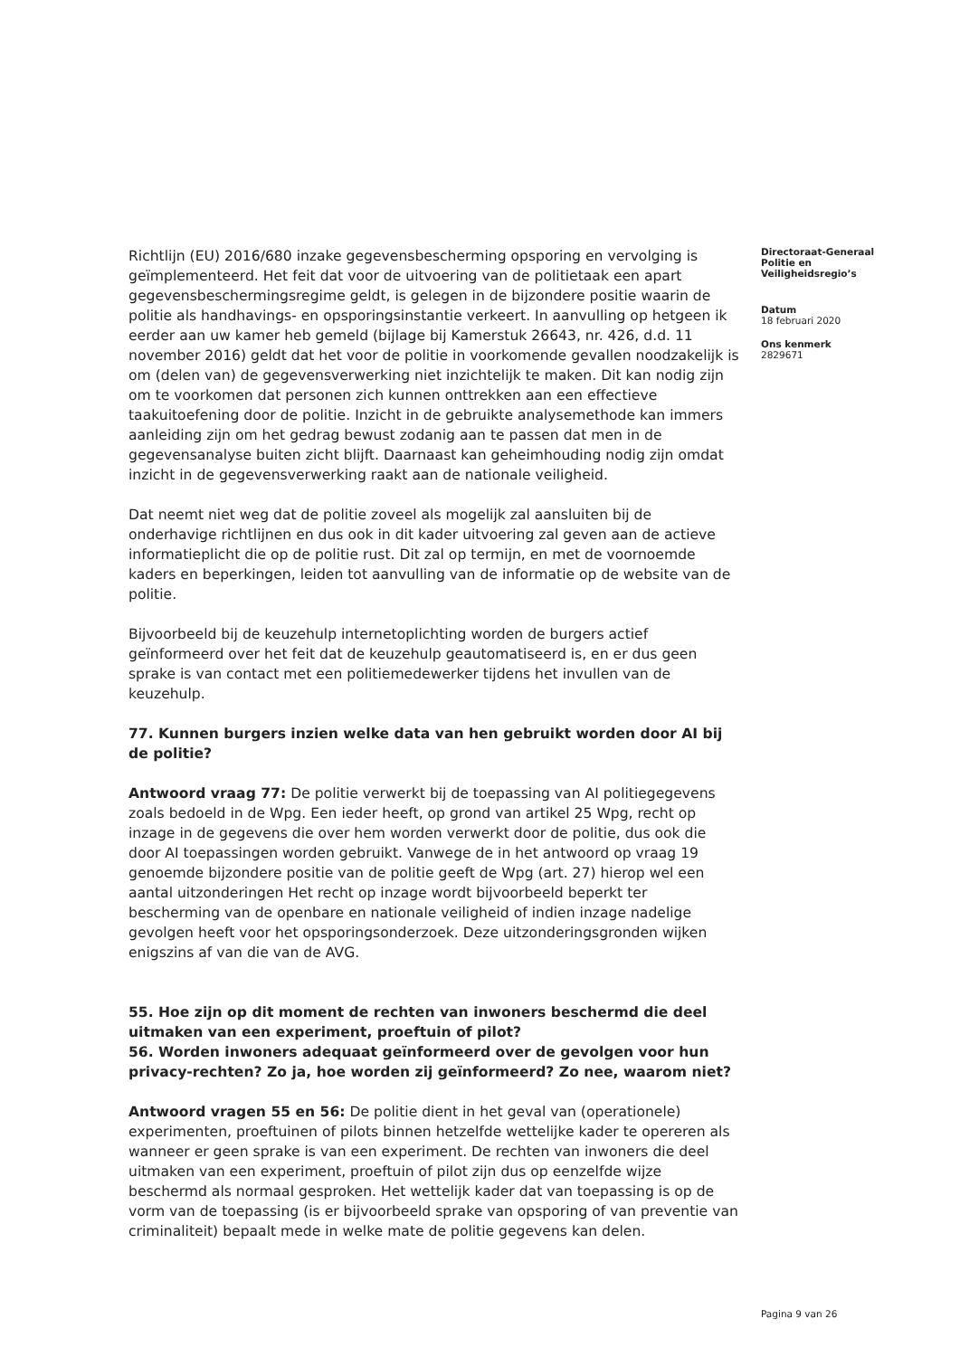Richtlijn (EU) 2016/680 inzake gegevensbescherming opsporing en vervolging is geïmplementeerd. Het feit dat voor de uitvoering van de politietaak een apart gegevensbeschermingsregime geldt, is gelegen in de bijzondere positie waarin de politie als handhavings- en opsporingsinstantie verkeert. In aanvulling op hetgeen ik eerder aan uw kamer heb gemeld (bijlage bij Kamerstuk 26643, nr. 426, d.d. 11 november 2016) geldt dat het voor de politie in voorkomende gevallen noodzakelijk is om (delen van) de gegevensverwerking niet inzichtelijk te maken. Dit kan nodig zijn om te voorkomen dat personen zich kunnen onttrekken aan een effectieve taakuitoefening door de politie. Inzicht in de gebruikte analysemethode kan immers aanleiding zijn om het gedrag bewust zodanig aan te passen dat men in de gegevensanalyse buiten zicht blijft. Daarnaast kan geheimhouding nodig zijn omdat inzicht in de gegevensverwerking raakt aan de nationale veiligheid.
Dat neemt niet weg dat de politie zoveel als mogelijk zal aansluiten bij de onderhavige richtlijnen en dus ook in dit kader uitvoering zal geven aan de actieve informatieplicht die op de politie rust. Dit zal op termijn, en met de voornoemde kaders en beperkingen, leiden tot aanvulling van de informatie op de website van de politie.
Bijvoorbeeld bij de keuzehulp internetoplichting worden de burgers actief geïnformeerd over het feit dat de keuzehulp geautomatiseerd is, en er dus geen sprake is van contact met een politiemedewerker tijdens het invullen van de keuzehulp.
77. Kunnen burgers inzien welke data van hen gebruikt worden door AI bij de politie?
Antwoord vraag 77: De politie verwerkt bij de toepassing van AI politiegegevens zoals bedoeld in de Wpg. Een ieder heeft, op grond van artikel 25 Wpg, recht op inzage in de gegevens die over hem worden verwerkt door de politie, dus ook die door AI toepassingen worden gebruikt. Vanwege de in het antwoord op vraag 19 genoemde bijzondere positie van de politie geeft de Wpg (art. 27) hierop wel een aantal uitzonderingen Het recht op inzage wordt bijvoorbeeld beperkt ter bescherming van de openbare en nationale veiligheid of indien inzage nadelige gevolgen heeft voor het opsporingsonderzoek. Deze uitzonderingsgronden wijken enigszins af van die van de AVG.
55. Hoe zijn op dit moment de rechten van inwoners beschermd die deel uitmaken van een experiment, proeftuin of pilot?
56. Worden inwoners adequaat geïnformeerd over de gevolgen voor hun privacy-rechten? Zo ja, hoe worden zij geïnformeerd? Zo nee, waarom niet?
Antwoord vragen 55 en 56: De politie dient in het geval van (operationele) experimenten, proeftuinen of pilots binnen hetzelfde wettelijke kader te opereren als wanneer er geen sprake is van een experiment. De rechten van inwoners die deel uitmaken van een experiment, proeftuin of pilot zijn dus op eenzelfde wijze beschermd als normaal gesproken. Het wettelijk kader dat van toepassing is op de vorm van de toepassing (is er bijvoorbeeld sprake van opsporing of van preventie van criminaliteit) bepaalt mede in welke mate de politie gegevens kan delen.
Directoraat-Generaal Politie en Veiligheidsregio’s
Datum
18 februari 2020
Ons kenmerk
2829671
Pagina 9 van 26